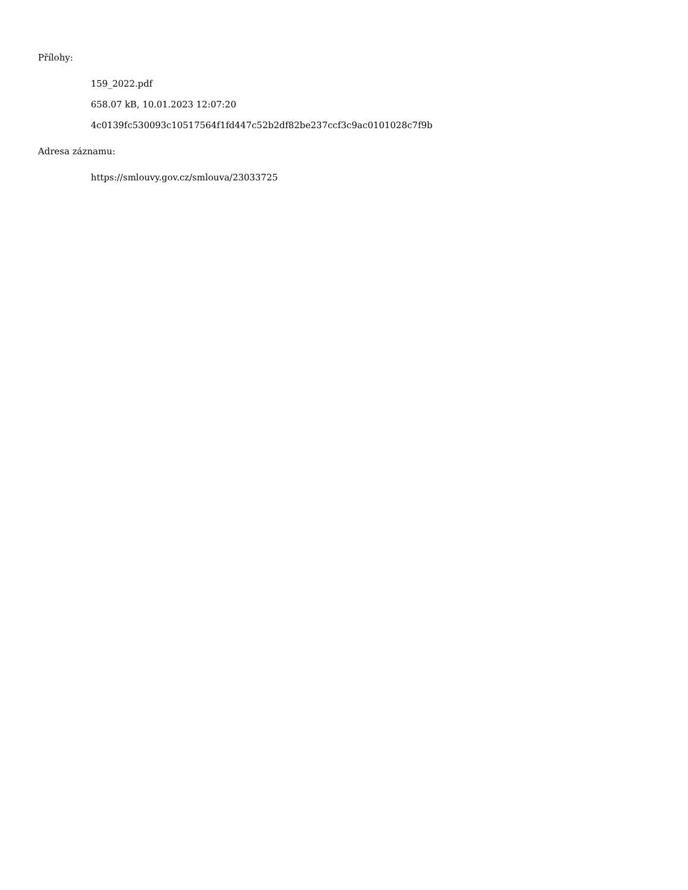Přílohy:
159_2022.pdf
658.07 kB, 10.01.2023 12:07:20
4c0139fc530093c10517564f1fd447c52b2df82be237ccf3c9ac0101028c7f9b
Adresa záznamu:
https://smlouvy.gov.cz/smlouva/23033725